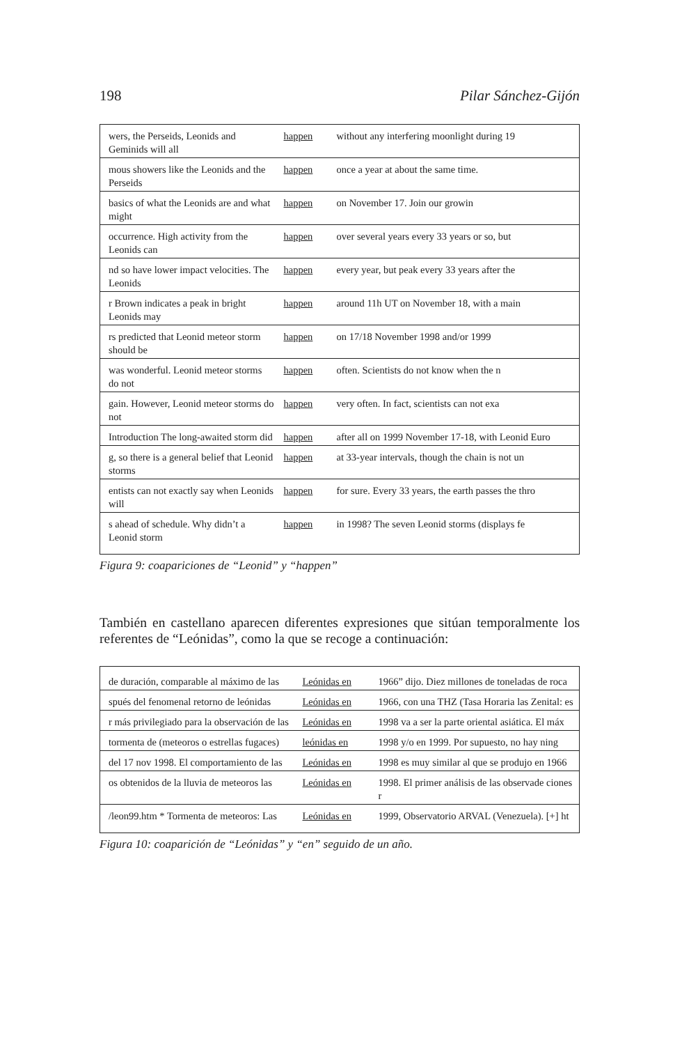198 Pilar Sánchez-Gijón
| wers, the Perseids, Leonids and Geminids will all | happen | without any interfering moonlight during 19 |
| mous showers like the Leonids and the Perseids | happen | once a year at about the same time. |
| basics of what the Leonids are and what might | happen | on November 17. Join our growin |
| occurrence. High activity from the Leonids can | happen | over several years every 33 years or so, but |
| nd so have lower impact velocities. The Leonids | happen | every year, but peak every 33 years after the |
| r Brown indicates a peak in bright Leonids may | happen | around 11h UT on November 18, with a main |
| rs predicted that Leonid meteor storm should be | happen | on 17/18 November 1998 and/or 1999 |
| was wonderful. Leonid meteor storms do not | happen | often. Scientists do not know when the n |
| gain. However, Leonid meteor storms do not | happen | very often. In fact, scientists can not exa |
| Introduction The long-awaited storm did | happen | after all on 1999 November 17-18, with Leonid Euro |
| g, so there is a general belief that Leonid storms | happen | at 33-year intervals, though the chain is not un |
| entists can not exactly say when Leonids will | happen | for sure. Every 33 years, the earth passes the thro |
| s ahead of schedule. Why didn’t a Leonid storm | happen | in 1998? The seven Leonid storms (displays fe |
Figura 9: coapariciones de “Leonid” y “happen”
También en castellano aparecen diferentes expresiones que sitúan temporalmente los referentes de “Leónidas”, como la que se recoge a continuación:
| de duración, comparable al máximo de las | Leónidas en | 1966” dijo. Diez millones de toneladas de roca |
| spués del fenomenal retorno de leónidas | Leónidas en | 1966, con una THZ (Tasa Horaria las Zenital: es |
| r más privilegiado para la observación de las | Leónidas en | 1998 va a ser la parte oriental asiática. El máx |
| tormenta de (meteoros o estrellas fugaces) | leónidas en | 1998 y/o en 1999. Por supuesto, no hay ning |
| del 17 nov 1998. El comportamiento de las | Leónidas en | 1998 es muy similar al que se produjo en 1966 |
| os obtenidos de la lluvia de meteoros las | Leónidas en | 1998. El primer análisis de las observade ciones r |
| /leon99.htm * Tormenta de meteoros: Las | Leónidas en | 1999, Observatorio ARVAL (Venezuela). [+] ht |
Figura 10: coaparición de “Leónidas” y “en” seguido de un año.